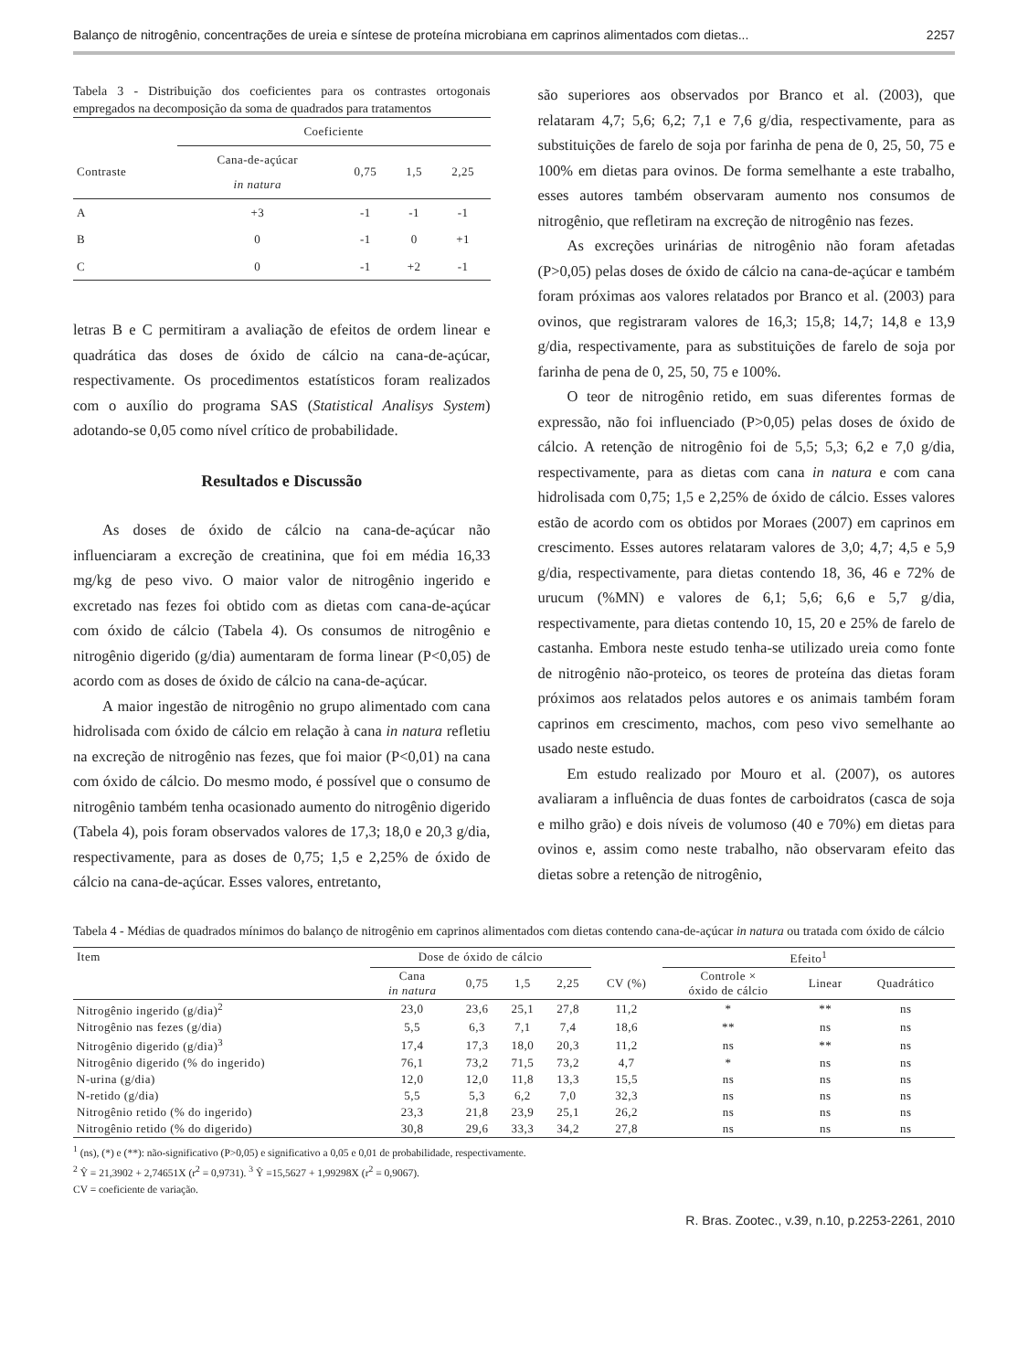Balanço de nitrogênio, concentrações de ureia e síntese de proteína microbiana em caprinos alimentados com dietas... 2257
Tabela 3 - Distribuição dos coeficientes para os contrastes ortogonais empregados na decomposição da soma de quadrados para tratamentos
| | Coeficiente | | | |
| --- | --- | --- | --- | --- |
| Contraste | Cana-de-açúcar in natura | 0,75 | 1,5 | 2,25 |
| A | +3 | -1 | -1 | -1 |
| B | 0 | -1 | 0 | +1 |
| C | 0 | -1 | +2 | -1 |
letras B e C permitiram a avaliação de efeitos de ordem linear e quadrática das doses de óxido de cálcio na cana-de-açúcar, respectivamente. Os procedimentos estatísticos foram realizados com o auxílio do programa SAS (Statistical Analisys System) adotando-se 0,05 como nível crítico de probabilidade.
Resultados e Discussão
As doses de óxido de cálcio na cana-de-açúcar não influenciaram a excreção de creatinina, que foi em média 16,33 mg/kg de peso vivo. O maior valor de nitrogênio ingerido e excretado nas fezes foi obtido com as dietas com cana-de-açúcar com óxido de cálcio (Tabela 4). Os consumos de nitrogênio e nitrogênio digerido (g/dia) aumentaram de forma linear (P<0,05) de acordo com as doses de óxido de cálcio na cana-de-açúcar.
A maior ingestão de nitrogênio no grupo alimentado com cana hidrolisada com óxido de cálcio em relação à cana in natura refletiu na excreção de nitrogênio nas fezes, que foi maior (P<0,01) na cana com óxido de cálcio. Do mesmo modo, é possível que o consumo de nitrogênio também tenha ocasionado aumento do nitrogênio digerido (Tabela 4), pois foram observados valores de 17,3; 18,0 e 20,3 g/dia, respectivamente, para as doses de 0,75; 1,5 e 2,25% de óxido de cálcio na cana-de-açúcar. Esses valores, entretanto,
são superiores aos observados por Branco et al. (2003), que relataram 4,7; 5,6; 6,2; 7,1 e 7,6 g/dia, respectivamente, para as substituições de farelo de soja por farinha de pena de 0, 25, 50, 75 e 100% em dietas para ovinos. De forma semelhante a este trabalho, esses autores também observaram aumento nos consumos de nitrogênio, que refletiram na excreção de nitrogênio nas fezes.
As excreções urinárias de nitrogênio não foram afetadas (P>0,05) pelas doses de óxido de cálcio na cana-de-açúcar e também foram próximas aos valores relatados por Branco et al. (2003) para ovinos, que registraram valores de 16,3; 15,8; 14,7; 14,8 e 13,9 g/dia, respectivamente, para as substituições de farelo de soja por farinha de pena de 0, 25, 50, 75 e 100%.
O teor de nitrogênio retido, em suas diferentes formas de expressão, não foi influenciado (P>0,05) pelas doses de óxido de cálcio. A retenção de nitrogênio foi de 5,5; 5,3; 6,2 e 7,0 g/dia, respectivamente, para as dietas com cana in natura e com cana hidrolisada com 0,75; 1,5 e 2,25% de óxido de cálcio. Esses valores estão de acordo com os obtidos por Moraes (2007) em caprinos em crescimento. Esses autores relataram valores de 3,0; 4,7; 4,5 e 5,9 g/dia, respectivamente, para dietas contendo 18, 36, 46 e 72% de urucum (%MN) e valores de 6,1; 5,6; 6,6 e 5,7 g/dia, respectivamente, para dietas contendo 10, 15, 20 e 25% de farelo de castanha. Embora neste estudo tenha-se utilizado ureia como fonte de nitrogênio não-proteico, os teores de proteína das dietas foram próximos aos relatados pelos autores e os animais também foram caprinos em crescimento, machos, com peso vivo semelhante ao usado neste estudo.
Em estudo realizado por Mouro et al. (2007), os autores avaliaram a influência de duas fontes de carboidratos (casca de soja e milho grão) e dois níveis de volumoso (40 e 70%) em dietas para ovinos e, assim como neste trabalho, não observaram efeito das dietas sobre a retenção de nitrogênio,
Tabela 4 - Médias de quadrados mínimos do balanço de nitrogênio em caprinos alimentados com dietas contendo cana-de-açúcar in natura ou tratada com óxido de cálcio
| Item | Dose de óxido de cálcio | | | | | Efeito<sup>1</sup> | | |
| --- | --- | --- | --- | --- | --- | --- | --- | --- |
| | Cana in natura | 0,75 | 1,5 | 2,25 | CV (%) | Controle × óxido de cálcio | Linear | Quadrático |
| Nitrogênio ingerido (g/dia)<sup>2</sup> | 23,0 | 23,6 | 25,1 | 27,8 | 11,2 | * | ** | ns |
| Nitrogênio nas fezes (g/dia) | 5,5 | 6,3 | 7,1 | 7,4 | 18,6 | ** | ns | ns |
| Nitrogênio digerido (g/dia)<sup>3</sup> | 17,4 | 17,3 | 18,0 | 20,3 | 11,2 | ns | ** | ns |
| Nitrogênio digerido (% do ingerido) | 76,1 | 73,2 | 71,5 | 73,2 | 4,7 | * | ns | ns |
| N-urina (g/dia) | 12,0 | 12,0 | 11,8 | 13,3 | 15,5 | ns | ns | ns |
| N-retido (g/dia) | 5,5 | 5,3 | 6,2 | 7,0 | 32,3 | ns | ns | ns |
| Nitrogênio retido (% do ingerido) | 23,3 | 21,8 | 23,9 | 25,1 | 26,2 | ns | ns | ns |
| Nitrogênio retido (% do digerido) | 30,8 | 29,6 | 33,3 | 34,2 | 27,8 | ns | ns | ns |
<sup>1</sup> (ns), (*) e (**): não-significativo (P>0,05) e significativo a 0,05 e 0,01 de probabilidade, respectivamente.
<sup>2</sup> Ŷ = 21,3902 + 2,74651X (r<sup>2</sup> = 0,9731). <sup>3</sup> Ŷ =15,5627 + 1,99298X (r<sup>2</sup> = 0,9067).
CV = coeficiente de variação.
R. Bras. Zootec., v.39, n.10, p.2253-2261, 2010